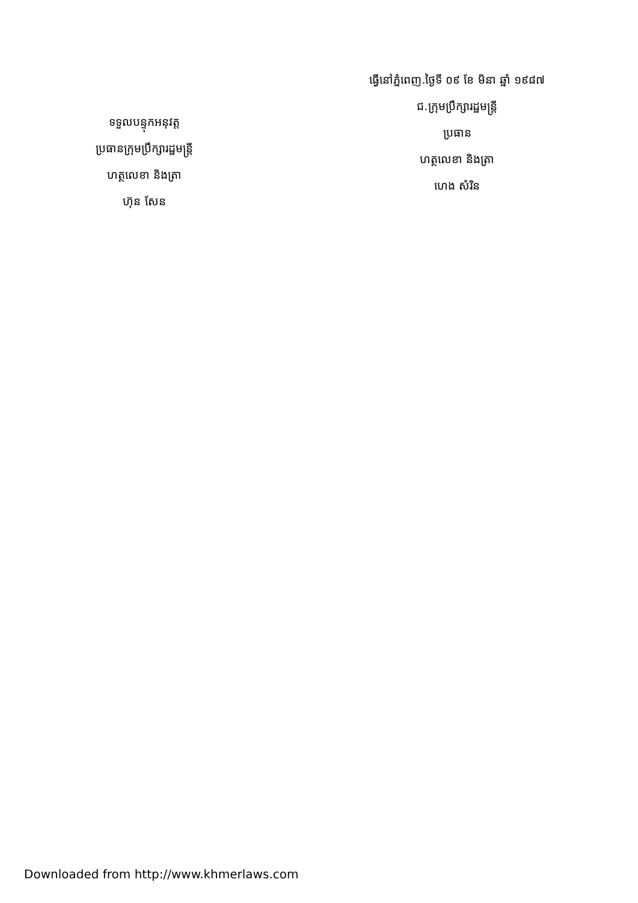ទទួលបន្ទុកអនុវត្ត
ប្រធានក្រុមប្រឹក្សារដ្ឋមន្ត្រី
ហត្ថលេខា និងត្រា
ហ៊ុន សែន
ធ្វើនៅភ្នំពេញ.ថ្ងៃទី ០៩ ខែ មិនា ឆ្នាំ ១៩៨៧
ជ.ក្រុមប្រឹក្សារដ្ឋមន្ត្រី
ប្រធាន
ហត្ថលេខា និងត្រា
ហេង សំរិន
Downloaded from http://www.khmerlaws.com